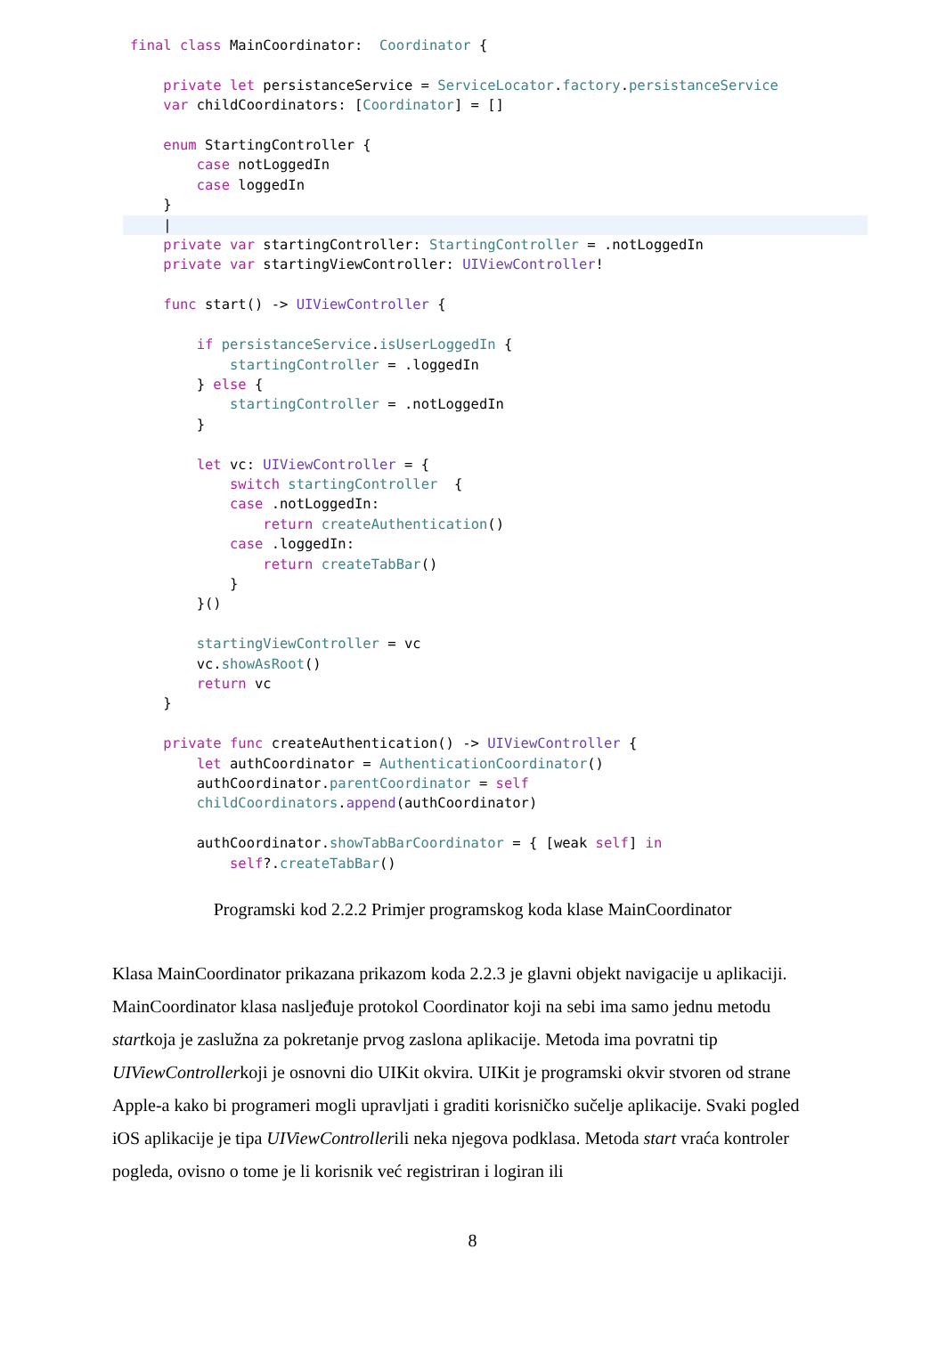final class MainCoordinator: Coordinator { private let persistanceService = ServiceLocator.factory.persistanceService var childCoordinators: [Coordinator] = [] enum StartingController { case notLoggedIn case loggedIn }
|
private var startingController: StartingController = .notLoggedIn private var startingViewController: UIViewController! func start() -> UIViewController { if persistanceService.isUserLoggedIn { startingController = .loggedIn } else { startingController = .notLoggedIn } let vc: UIViewController = { switch startingController { case .notLoggedIn: return createAuthentication() case .loggedIn: return createTabBar() } }() startingViewController = vc vc.showAsRoot() return vc } private func createAuthentication() -> UIViewController { let authCoordinator = AuthenticationCoordinator() authCoordinator.parentCoordinator = self childCoordinators.append(authCoordinator) authCoordinator.showTabBarCoordinator = { [weak self] in self?.createTabBar()
Programski kod 2.2.2 Primjer programskog koda klase MainCoordinator
Klasa MainCoordinator prikazana prikazom koda 2.2.3 je glavni objekt navigacije u aplikaciji. MainCoordinator klasa nasljeđuje protokol Coordinator koji na sebi ima samo jednu metodu startkoja je zaslužna za pokretanje prvog zaslona aplikacije. Metoda ima povratni tip UIViewControllerkoji je osnovni dio UIKit okvira. UIKit je programski okvir stvoren od strane Apple-a kako bi programeri mogli upravljati i graditi korisničko sučelje aplikacije. Svaki pogled iOS aplikacije je tipa UIViewControllerili neka njegova podklasa. Metoda start vraća kontroler pogleda, ovisno o tome je li korisnik već registriran i logiran ili
8